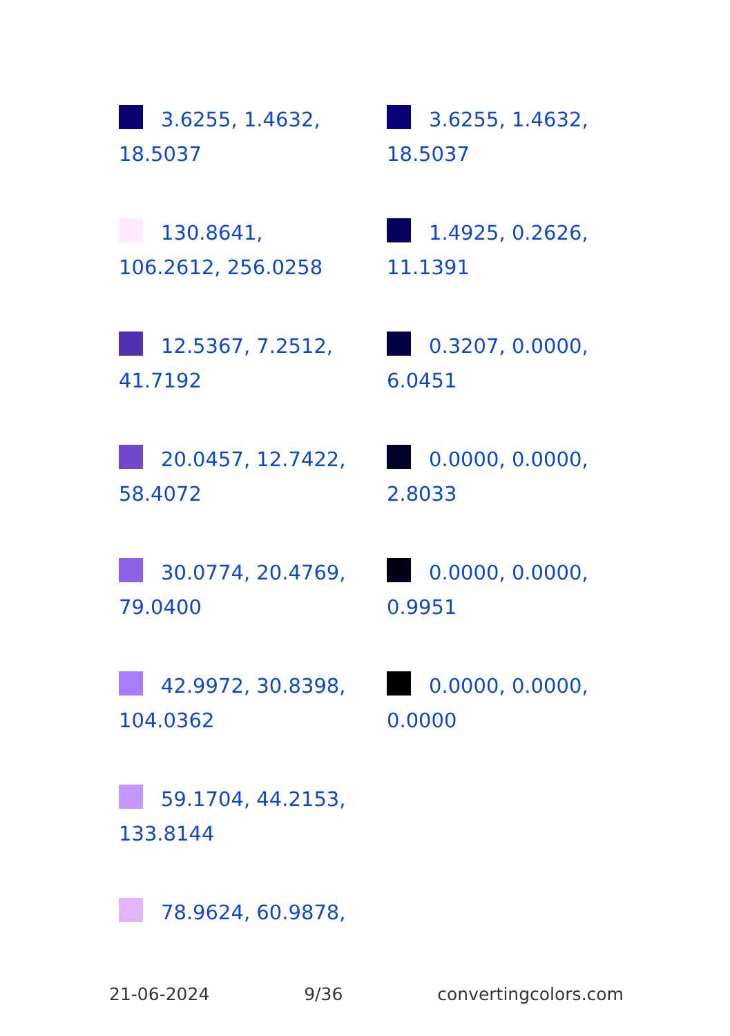3.6255, 1.4632,
18.5037
130.8641,
106.2612, 256.0258
12.5367, 7.2512,
41.7192
20.0457, 12.7422,
58.4072
30.0774, 20.4769,
79.0400
42.9972, 30.8398,
104.0362
59.1704, 44.2153,
133.8144
78.9624, 60.9878,
3.6255, 1.4632,
18.5037
1.4925, 0.2626,
11.1391
0.3207, 0.0000,
6.0451
0.0000, 0.0000,
2.8033
0.0000, 0.0000,
0.9951
0.0000, 0.0000,
0.0000
21-06-2024 9/36 convertingcolors.com